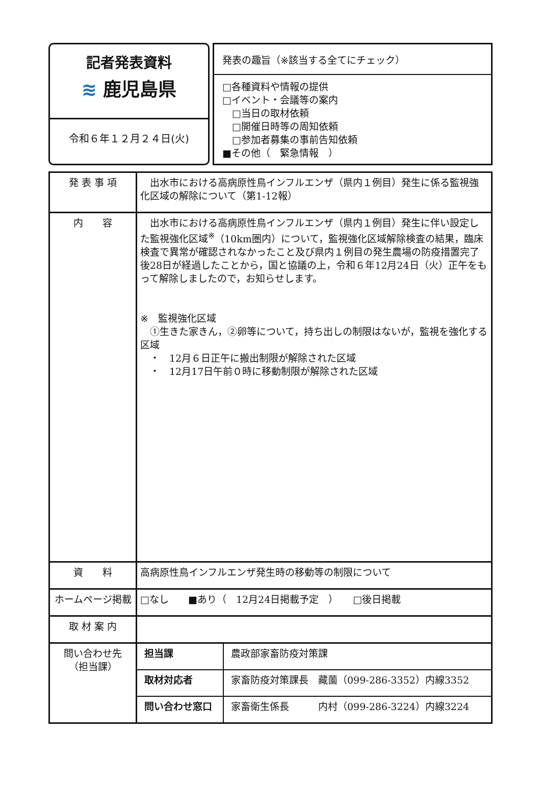記者発表資料
≋ 鹿児島県
令和６年１２月２４日(火)
発表の趣旨（※該当する全てにチェック）
□各種資料や情報の提供
□イベント・会議等の案内
 □当日の取材依頼
 □開催日時等の周知依頼
 □参加者募集の事前告知依頼
■その他（　緊急情報　）
| 発 表 事 項 | 出水市における高病原性鳥インフルエンザ（県内１例目）発生に係る監視強化区域の解除について（第1-12報） |
| 内 容 | 出水市における高病原性鳥インフルエンザ（県内１例目）発生に伴い設定した監視強化区域<sup>※</sup>（10km圏内）について，監視強化区域解除検査の結果，臨床検査で異常が確認されなかったこと及び県内１例目の発生農場の防疫措置完了後28日が経過したことから，国と協議の上，令和６年12月24日（火）正午をもって解除しましたので，お知らせします。 ※ 監視強化区域 ①生きた家きん，②卵等について，持ち出しの制限はないが，監視を強化する区域 ・ 12月６日正午に搬出制限が解除された区域 ・ 12月17日午前０時に移動制限が解除された区域 |
| 資 料 | 高病原性鳥インフルエンザ発生時の移動等の制限について |
| ホームページ掲載 | □なし ■あり（ 12月24日掲載予定 ） □後日掲載 |
| 取 材 案 内 | |
| 問い合わせ先 （担当課） | / 担当課 / 農政部家畜防疫対策課 / / 取材対応者 / 家畜防疫対策課長 藏薗（099-286-3352）内線3352 / / 問い合わせ窓口 / 家畜衛生係長 内村（099-286-3224）内線3224 / |